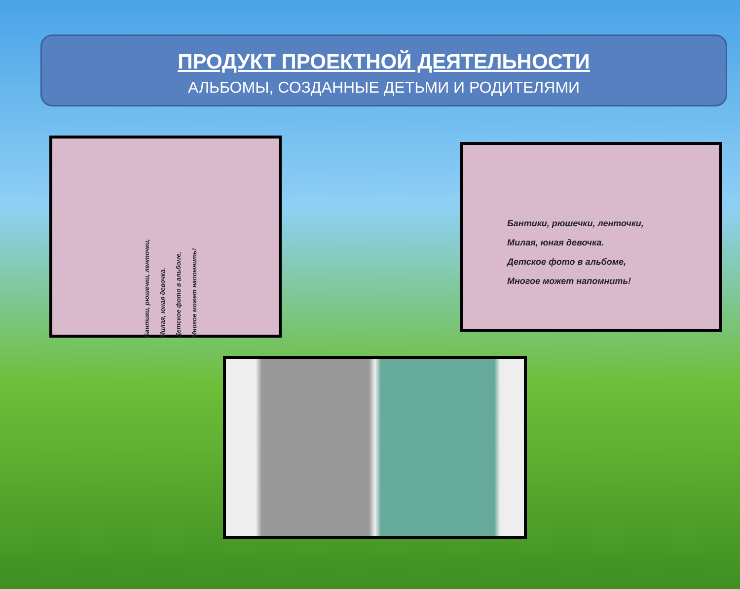ПРОДУКТ ПРОЕКТНОЙ ДЕЯТЕЛЬНОСТИ
АЛЬБОМЫ, СОЗДАННЫЕ ДЕТЬМИ И РОДИТЕЛЯМИ
Бантики, рюшечки, ленточки,
Милая, юная девочка.
Детское фото в альбоме,
Многое может напомнить!
Бантики, рюшечки, ленточки,
Милая, юная девочка.
Детское фото в альбоме,
Многое может напомнить!